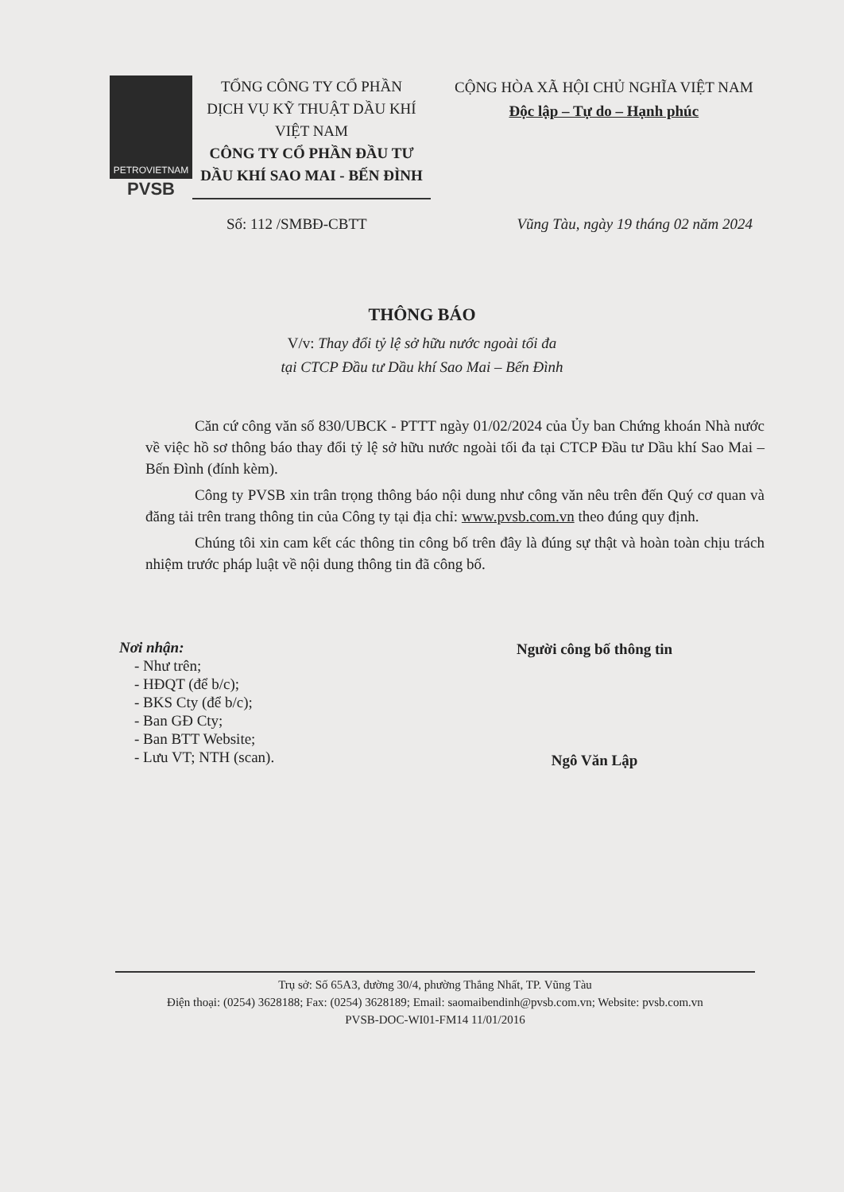PETROVIETNAM
PVSB
TỔNG CÔNG TY CỔ PHẦN
DỊCH VỤ KỸ THUẬT DẦU KHÍ
VIỆT NAM
CÔNG TY CỔ PHẦN ĐẦU TƯ
DẦU KHÍ SAO MAI - BẾN ĐÌNH
CỘNG HÒA XÃ HỘI CHỦ NGHĨA VIỆT NAM
Độc lập – Tự do – Hạnh phúc
Số: 112 /SMBĐ-CBTT Vũng Tàu, ngày 19 tháng 02 năm 2024
THÔNG BÁO
V/v: Thay đổi tỷ lệ sở hữu nước ngoài tối đa
tại CTCP Đầu tư Dầu khí Sao Mai – Bến Đình
Căn cứ công văn số 830/UBCK - PTTT ngày 01/02/2024 của Ủy ban Chứng khoán Nhà nước về việc hồ sơ thông báo thay đổi tỷ lệ sở hữu nước ngoài tối đa tại CTCP Đầu tư Dầu khí Sao Mai – Bến Đình (đính kèm).
Công ty PVSB xin trân trọng thông báo nội dung như công văn nêu trên đến Quý cơ quan và đăng tải trên trang thông tin của Công ty tại địa chỉ: www.pvsb.com.vn theo đúng quy định.
Chúng tôi xin cam kết các thông tin công bố trên đây là đúng sự thật và hoàn toàn chịu trách nhiệm trước pháp luật về nội dung thông tin đã công bố.
Nơi nhận:
- Như trên;
- HĐQT (để b/c);
- BKS Cty (để b/c);
- Ban GĐ Cty;
- Ban BTT Website;
- Lưu VT; NTH (scan).
Người công bố thông tin
Ngô Văn Lập
Trụ sở: Số 65A3, đường 30/4, phường Thắng Nhất, TP. Vũng Tàu
Điện thoại: (0254) 3628188; Fax: (0254) 3628189; Email: saomaibendinh@pvsb.com.vn; Website: pvsb.com.vn
PVSB-DOC-WI01-FM14 11/01/2016